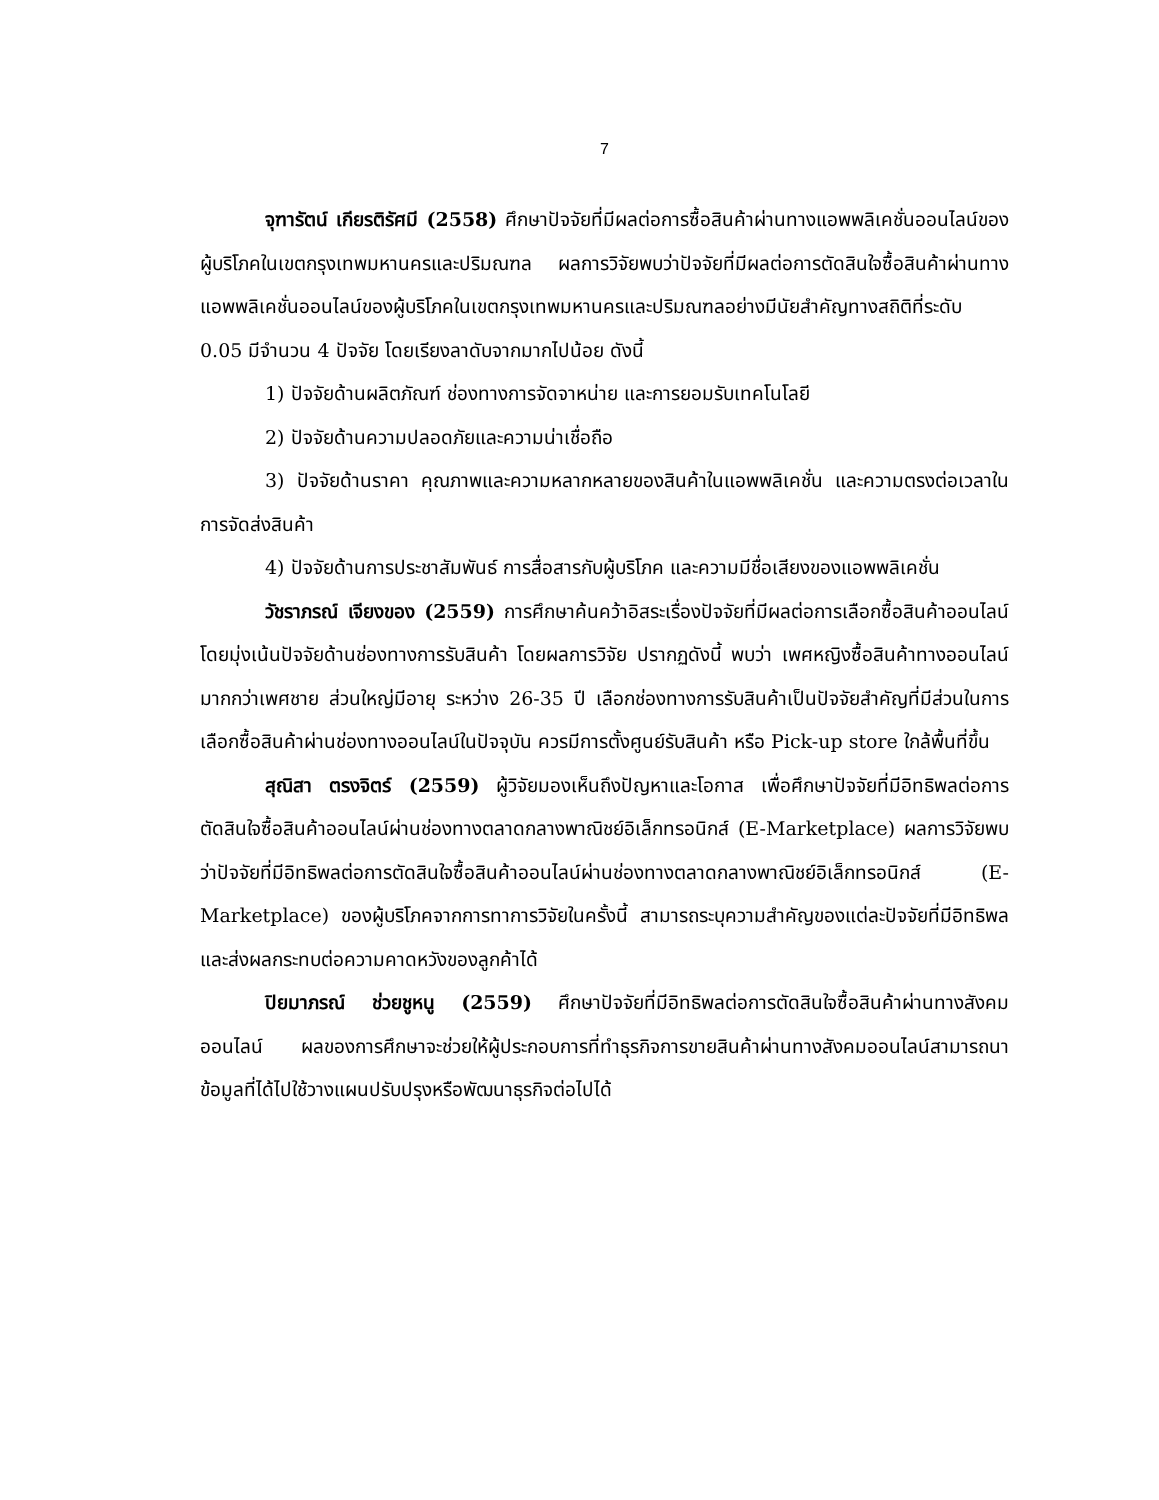7
จุฑารัตน์ เกียรติรัศมี (2558) ศึกษาปัจจัยที่มีผลต่อการซื้อสินค้าผ่านทางแอพพลิเคชั่นออนไลน์ของผู้บริโภคในเขตกรุงเทพมหานครและปริมณฑล ผลการวิจัยพบว่าปัจจัยที่มีผลต่อการตัดสินใจซื้อสินค้าผ่านทางแอพพลิเคชั่นออนไลน์ของผู้บริโภคในเขตกรุงเทพมหานครและปริมณฑลอย่างมีนัยสำคัญทางสถิติที่ระดับ 0.05 มีจำนวน 4 ปัจจัย โดยเรียงลาดับจากมากไปน้อย ดังนี้
1) ปัจจัยด้านผลิตภัณฑ์ ช่องทางการจัดจาหน่าย และการยอมรับเทคโนโลยี
2) ปัจจัยด้านความปลอดภัยและความน่าเชื่อถือ
3) ปัจจัยด้านราคา คุณภาพและความหลากหลายของสินค้าในแอพพลิเคชั่น และความตรงต่อเวลาในการจัดส่งสินค้า
4) ปัจจัยด้านการประชาสัมพันธ์ การสื่อสารกับผู้บริโภค และความมีชื่อเสียงของแอพพลิเคชั่น
วัชราภรณ์ เจียงของ (2559) การศึกษาค้นคว้าอิสระเรื่องปัจจัยที่มีผลต่อการเลือกซื้อสินค้าออนไลน์โดยมุ่งเน้นปัจจัยด้านช่องทางการรับสินค้า โดยผลการวิจัย ปรากฏดังนี้ พบว่า เพศหญิงซื้อสินค้าทางออนไลน์มากกว่าเพศชาย ส่วนใหญ่มีอายุ ระหว่าง 26-35 ปี เลือกช่องทางการรับสินค้าเป็นปัจจัยสำคัญที่มีส่วนในการเลือกซื้อสินค้าผ่านช่องทางออนไลน์ในปัจจุบัน ควรมีการตั้งศูนย์รับสินค้า หรือ Pick-up store ใกล้พื้นที่ขึ้น
สุณิสา ตรงจิตร์ (2559) ผู้วิจัยมองเห็นถึงปัญหาและโอกาส เพื่อศึกษาปัจจัยที่มีอิทธิพลต่อการตัดสินใจซื้อสินค้าออนไลน์ผ่านช่องทางตลาดกลางพาณิชย์อิเล็กทรอนิกส์ (E-Marketplace) ผลการวิจัยพบว่าปัจจัยที่มีอิทธิพลต่อการตัดสินใจซื้อสินค้าออนไลน์ผ่านช่องทางตลาดกลางพาณิชย์อิเล็กทรอนิกส์ (E-Marketplace) ของผู้บริโภคจากการทาการวิจัยในครั้งนี้ สามารถระบุความสำคัญของแต่ละปัจจัยที่มีอิทธิพล และส่งผลกระทบต่อความคาดหวังของลูกค้าได้
ปิยมาภรณ์ ช่วยชูหนู (2559) ศึกษาปัจจัยที่มีอิทธิพลต่อการตัดสินใจซื้อสินค้าผ่านทางสังคมออนไลน์ ผลของการศึกษาจะช่วยให้ผู้ประกอบการที่ทำธุรกิจการขายสินค้าผ่านทางสังคมออนไลน์สามารถนาข้อมูลที่ได้ไปใช้วางแผนปรับปรุงหรือพัฒนาธุรกิจต่อไปได้